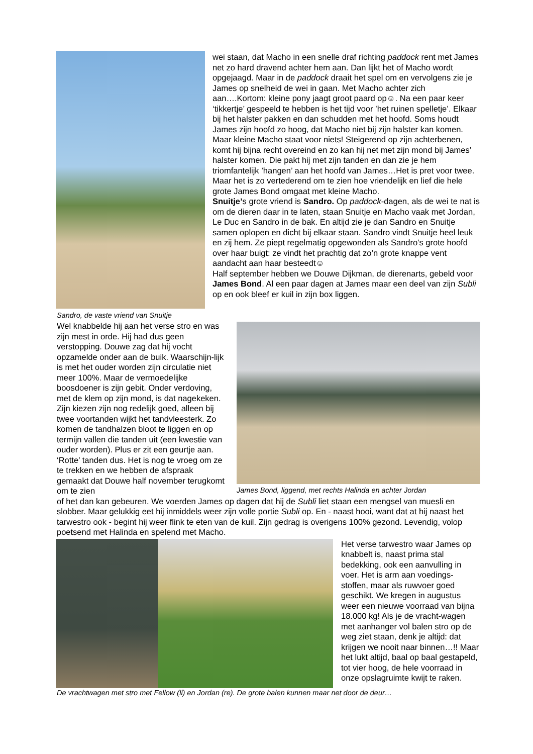Sandro, de vaste vriend van Snuitje
wei staan, dat Macho in een snelle draf richting paddock rent met James net zo hard dravend achter hem aan. Dan lijkt het of Macho wordt opgejaagd. Maar in de paddock draait het spel om en vervolgens zie je James op snelheid de wei in gaan. Met Macho achter zich aan….Kortom: kleine pony jaagt groot paard op☺. Na een paar keer ‘tikkertje’ gespeeld te hebben is het tijd voor ’het ruinen spelletje’. Elkaar bij het halster pakken en dan schudden met het hoofd. Soms houdt James zijn hoofd zo hoog, dat Macho niet bij zijn halster kan komen. Maar kleine Macho staat voor niets! Steigerend op zijn achterbenen, komt hij bijna recht overeind en zo kan hij net met zijn mond bij James’ halster komen. Die pakt hij met zijn tanden en dan zie je hem triomfantelijk ’hangen’ aan het hoofd van James…Het is pret voor twee. Maar het is zo vertederend om te zien hoe vriendelijk en lief die hele grote James Bond omgaat met kleine Macho.
Snuitje’s grote vriend is Sandro. Op paddock-dagen, als de wei te nat is om de dieren daar in te laten, staan Snuitje en Macho vaak met Jordan, Le Duc en Sandro in de bak. En altijd zie je dan Sandro en Snuitje samen oplopen en dicht bij elkaar staan. Sandro vindt Snuitje heel leuk en zij hem. Ze piept regelmatig opgewonden als Sandro’s grote hoofd over haar buigt: ze vindt het prachtig dat zo’n grote knappe vent aandacht aan haar besteedt☺
Half september hebben we Douwe Dijkman, de dierenarts, gebeld voor James Bond. Al een paar dagen at James maar een deel van zijn Subli op en ook bleef er kuil in zijn box liggen.
Wel knabbelde hij aan het verse stro en was zijn mest in orde. Hij had dus geen verstopping. Douwe zag dat hij vocht opzamelde onder aan de buik. Waarschijn-lijk is met het ouder worden zijn circulatie niet meer 100%. Maar de vermoedelijke boosdoener is zijn gebit. Onder verdoving, met de klem op zijn mond, is dat nagekeken. Zijn kiezen zijn nog redelijk goed, alleen bij twee voortanden wijkt het tandvleesterk. Zo komen de tandhalzen bloot te liggen en op termijn vallen die tanden uit (een kwestie van ouder worden). Plus er zit een geurtje aan. ‘Rotte’ tanden dus. Het is nog te vroeg om ze te trekken en we hebben de afspraak gemaakt dat Douwe half november terugkomt om te zien
James Bond, liggend, met rechts Halinda en achter Jordan
of het dan kan gebeuren. We voerden James op dagen dat hij de Subli liet staan een mengsel van muesli en slobber. Maar gelukkig eet hij inmiddels weer zijn volle portie Subli op. En - naast hooi, want dat at hij naast het tarwestro ook - begint hij weer flink te eten van de kuil. Zijn gedrag is overigens 100% gezond. Levendig, volop poetsend met Halinda en spelend met Macho.
Het verse tarwestro waar James op knabbelt is, naast prima stal bedekking, ook een aanvulling in voer. Het is arm aan voedings-stoffen, maar als ruwvoer goed geschikt. We kregen in augustus weer een nieuwe voorraad van bijna 18.000 kg! Als je de vracht-wagen met aanhanger vol balen stro op de weg ziet staan, denk je altijd: dat krijgen we nooit naar binnen…!! Maar het lukt altijd, baal op baal gestapeld, tot vier hoog, de hele voorraad in onze opslagruimte kwijt te raken.
De vrachtwagen met stro met Fellow (li) en Jordan (re). De grote balen kunnen maar net door de deur…